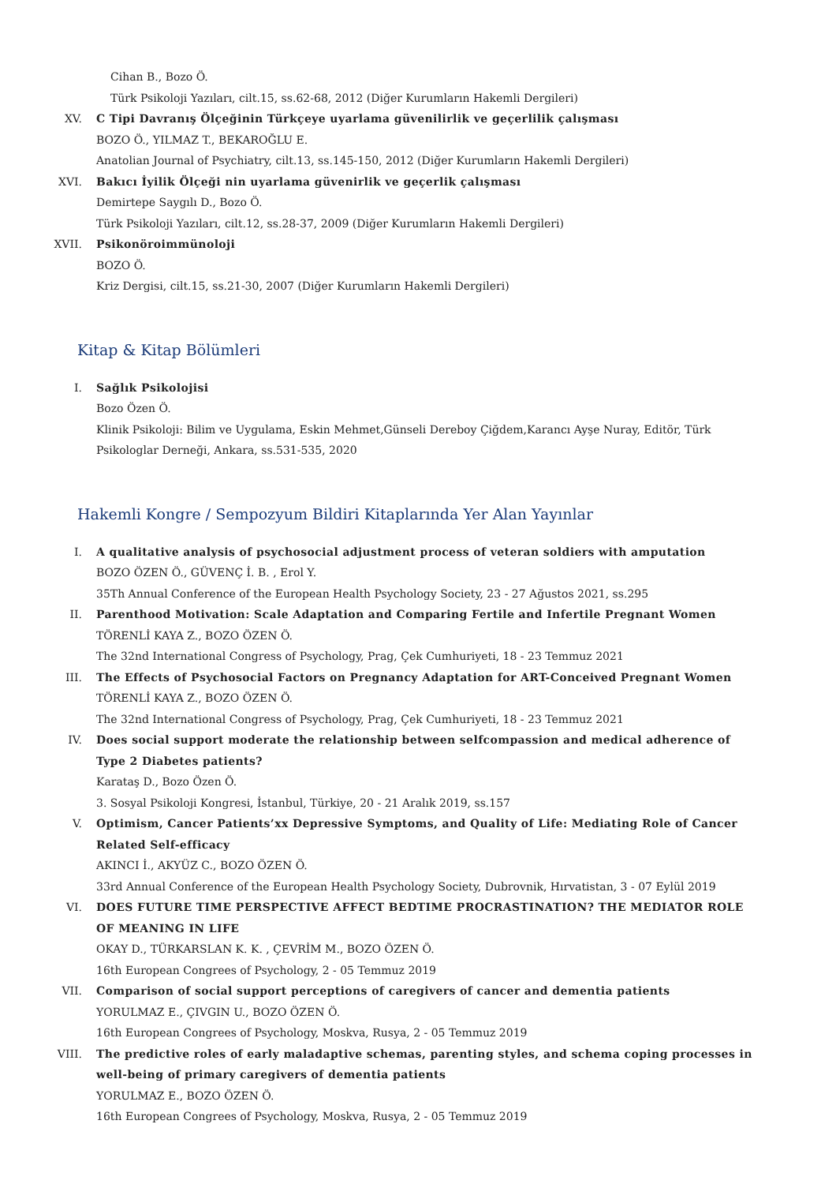Cihan B., Bozo Ö.
Türk Psikoloji Yazıları, cilt.15, ss.62-68, 2012 (Diğer Kurumların Hakemli Dergileri)
XV. C Tipi Davranış Ölçeğinin Türkçeye uyarlama güvenilirlik ve geçerlilik çalışması
BOZO Ö., YILMAZ T., BEKAROĞLU E.
Anatolian Journal of Psychiatry, cilt.13, ss.145-150, 2012 (Diğer Kurumların Hakemli Dergileri)
XVI. Bakıcı İyilik Ölçeği nin uyarlama güvenirlik ve geçerlik çalışması
Demirtepe Saygılı D., Bozo Ö.
Türk Psikoloji Yazıları, cilt.12, ss.28-37, 2009 (Diğer Kurumların Hakemli Dergileri)
XVII. Psikonöroimmünoloji
BOZO Ö.
Kriz Dergisi, cilt.15, ss.21-30, 2007 (Diğer Kurumların Hakemli Dergileri)
Kitap & Kitap Bölümleri
I. Sağlık Psikolojisi
Bozo Özen Ö.
Klinik Psikoloji: Bilim ve Uygulama, Eskin Mehmet,Günseli Dereboy Çiğdem,Karancı Ayşe Nuray, Editör, Türk Psikologlar Derneği, Ankara, ss.531-535, 2020
Hakemli Kongre / Sempozyum Bildiri Kitaplarında Yer Alan Yayınlar
I. A qualitative analysis of psychosocial adjustment process of veteran soldiers with amputation
BOZO ÖZEN Ö., GÜVENÇ İ. B. , Erol Y.
35Th Annual Conference of the European Health Psychology Society, 23 - 27 Ağustos 2021, ss.295
II. Parenthood Motivation: Scale Adaptation and Comparing Fertile and Infertile Pregnant Women
TÖRENLİ KAYA Z., BOZO ÖZEN Ö.
The 32nd International Congress of Psychology, Prag, Çek Cumhuriyeti, 18 - 23 Temmuz 2021
III. The Effects of Psychosocial Factors on Pregnancy Adaptation for ART-Conceived Pregnant Women
TÖRENLİ KAYA Z., BOZO ÖZEN Ö.
The 32nd International Congress of Psychology, Prag, Çek Cumhuriyeti, 18 - 23 Temmuz 2021
IV. Does social support moderate the relationship between selfcompassion and medical adherence of Type 2 Diabetes patients?
Karataş D., Bozo Özen Ö.
3. Sosyal Psikoloji Kongresi, İstanbul, Türkiye, 20 - 21 Aralık 2019, ss.157
V. Optimism, Cancer Patients’xx Depressive Symptoms, and Quality of Life: Mediating Role of Cancer Related Self-efficacy
AKINCI İ., AKYÜZ C., BOZO ÖZEN Ö.
33rd Annual Conference of the European Health Psychology Society, Dubrovnik, Hırvatistan, 3 - 07 Eylül 2019
VI. DOES FUTURE TIME PERSPECTIVE AFFECT BEDTIME PROCRASTINATION? THE MEDIATOR ROLE OF MEANING IN LIFE
OKAY D., TÜRKARSLAN K. K. , ÇEVRİM M., BOZO ÖZEN Ö.
16th European Congrees of Psychology, 2 - 05 Temmuz 2019
VII. Comparison of social support perceptions of caregivers of cancer and dementia patients
YORULMAZ E., ÇIVGIN U., BOZO ÖZEN Ö.
16th European Congrees of Psychology, Moskva, Rusya, 2 - 05 Temmuz 2019
VIII. The predictive roles of early maladaptive schemas, parenting styles, and schema coping processes in well-being of primary caregivers of dementia patients
YORULMAZ E., BOZO ÖZEN Ö.
16th European Congrees of Psychology, Moskva, Rusya, 2 - 05 Temmuz 2019